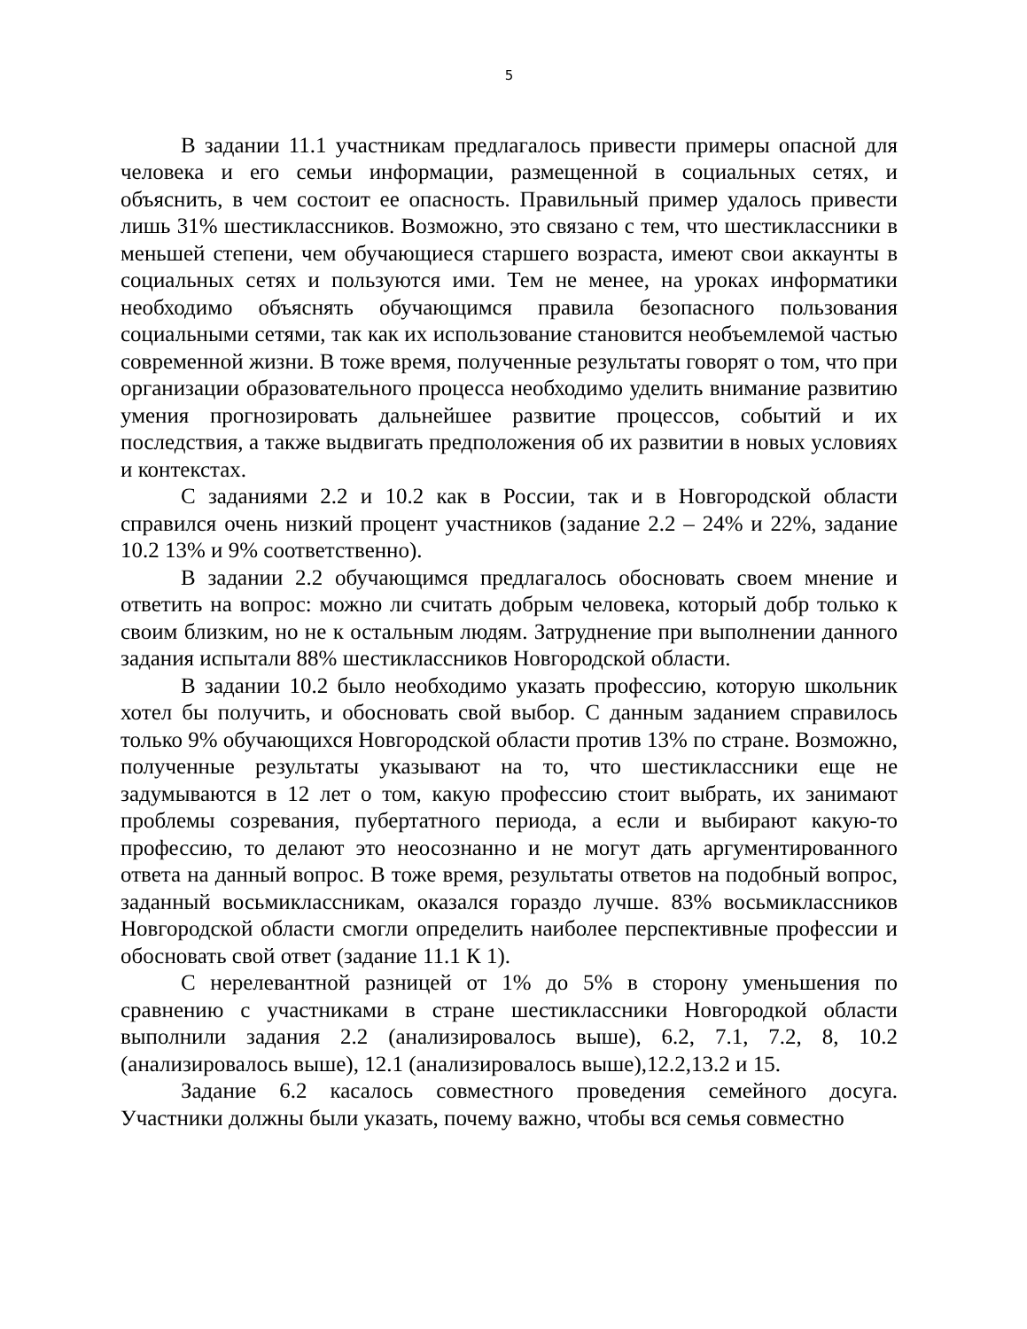5
В задании 11.1 участникам предлагалось привести примеры опасной для человека и его семьи информации, размещенной в социальных сетях, и объяснить, в чем состоит ее опасность. Правильный пример удалось привести лишь 31% шестиклассников. Возможно, это связано с тем, что шестиклассники в меньшей степени, чем обучающиеся старшего возраста, имеют свои аккаунты в социальных сетях и пользуются ими. Тем не менее, на уроках информатики необходимо объяснять обучающимся правила безопасного пользования социальными сетями, так как их использование становится необъемлемой частью современной жизни. В тоже время, полученные результаты говорят о том, что при организации образовательного процесса необходимо уделить внимание развитию умения прогнозировать дальнейшее развитие процессов, событий и их последствия, а также выдвигать предположения об их развитии в новых условиях и контекстах.
С заданиями 2.2 и 10.2 как в России, так и в Новгородской области справился очень низкий процент участников (задание 2.2 – 24% и 22%, задание 10.2 13% и 9% соответственно).
В задании 2.2 обучающимся предлагалось обосновать своем мнение и ответить на вопрос: можно ли считать добрым человека, который добр только к своим близким, но не к остальным людям. Затруднение при выполнении данного задания испытали 88% шестиклассников Новгородской области.
В задании 10.2 было необходимо указать профессию, которую школьник хотел бы получить, и обосновать свой выбор. С данным заданием справилось только 9% обучающихся Новгородской области против 13% по стране. Возможно, полученные результаты указывают на то, что шестиклассники еще не задумываются в 12 лет о том, какую профессию стоит выбрать, их занимают проблемы созревания, пубертатного периода, а если и выбирают какую-то профессию, то делают это неосознанно и не могут дать аргументированного ответа на данный вопрос. В тоже время, результаты ответов на подобный вопрос, заданный восьмиклассникам, оказался гораздо лучше. 83% восьмиклассников Новгородской области смогли определить наиболее перспективные профессии и обосновать свой ответ (задание 11.1 К 1).
С нерелевантной разницей от 1% до 5% в сторону уменьшения по сравнению с участниками в стране шестиклассники Новгородкой области выполнили задания 2.2 (анализировалось выше), 6.2, 7.1, 7.2, 8, 10.2 (анализировалось выше), 12.1 (анализировалось выше),12.2,13.2 и 15.
Задание 6.2 касалось совместного проведения семейного досуга. Участники должны были указать, почему важно, чтобы вся семья совместно